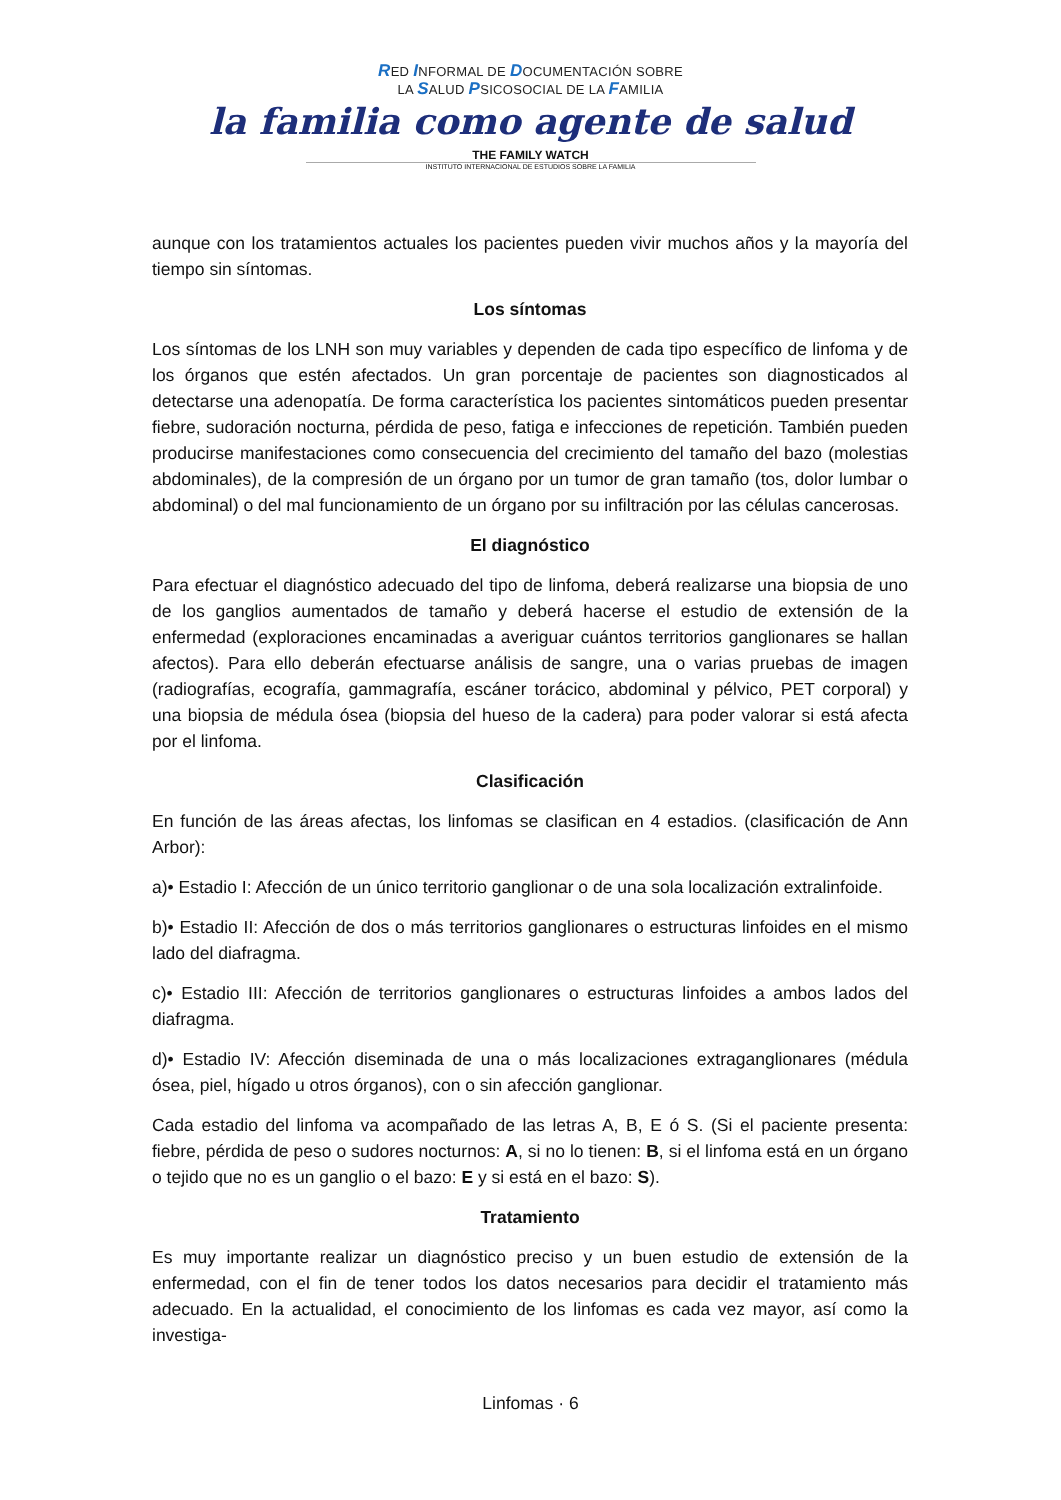RED INFORMAL DE DOCUMENTACIÓN SOBRE
LA SALUD PSICOSOCIAL DE LA FAMILIA
la familia como agente de salud
THE FAMILY WATCH
INSTITUTO INTERNACIONAL DE ESTUDIOS SOBRE LA FAMILIA
aunque con los tratamientos actuales los pacientes pueden vivir muchos años y la mayoría del tiempo sin síntomas.
Los síntomas
Los síntomas de los LNH son muy variables y dependen de cada tipo específico de linfoma y de los órganos que estén afectados. Un gran porcentaje de pacientes son diagnosticados al detectarse una adenopatía. De forma característica los pacientes sintomáticos pueden presentar fiebre, sudoración nocturna, pérdida de peso, fatiga e infecciones de repetición. También pueden producirse manifestaciones como consecuencia del crecimiento del tamaño del bazo (molestias abdominales), de la compresión de un órgano por un tumor de gran tamaño (tos, dolor lumbar o abdominal) o del mal funcionamiento de un órgano por su infiltración por las células cancerosas.
El diagnóstico
Para efectuar el diagnóstico adecuado del tipo de linfoma, deberá realizarse una biopsia de uno de los ganglios aumentados de tamaño y deberá hacerse el estudio de extensión de la enfermedad (exploraciones encaminadas a averiguar cuántos territorios ganglionares se hallan afectos). Para ello deberán efectuarse análisis de sangre, una o varias pruebas de imagen (radiografías, ecografía, gammagrafía, escáner torácico, abdominal y pélvico, PET corporal) y una biopsia de médula ósea (biopsia del hueso de la cadera) para poder valorar si está afecta por el linfoma.
Clasificación
En función de las áreas afectas, los linfomas se clasifican en 4 estadios. (clasificación de Ann Arbor):
a)• Estadio I: Afección de un único territorio ganglionar o de una sola localización extralinfoide.
b)• Estadio II: Afección de dos o más territorios ganglionares o estructuras linfoides en el mismo lado del diafragma.
c)• Estadio III: Afección de territorios ganglionares o estructuras linfoides a ambos lados del diafragma.
d)• Estadio IV: Afección diseminada de una o más localizaciones extraganglionares (médula ósea, piel, hígado u otros órganos), con o sin afección ganglionar.
Cada estadio del linfoma va acompañado de las letras A, B, E ó S. (Si el paciente presenta: fiebre, pérdida de peso o sudores nocturnos: A, si no lo tienen: B, si el linfoma está en un órgano o tejido que no es un ganglio o el bazo: E y si está en el bazo: S).
Tratamiento
Es muy importante realizar un diagnóstico preciso y un buen estudio de extensión de la enfermedad, con el fin de tener todos los datos necesarios para decidir el tratamiento más adecuado. En la actualidad, el conocimiento de los linfomas es cada vez mayor, así como la investiga-
Linfomas · 6